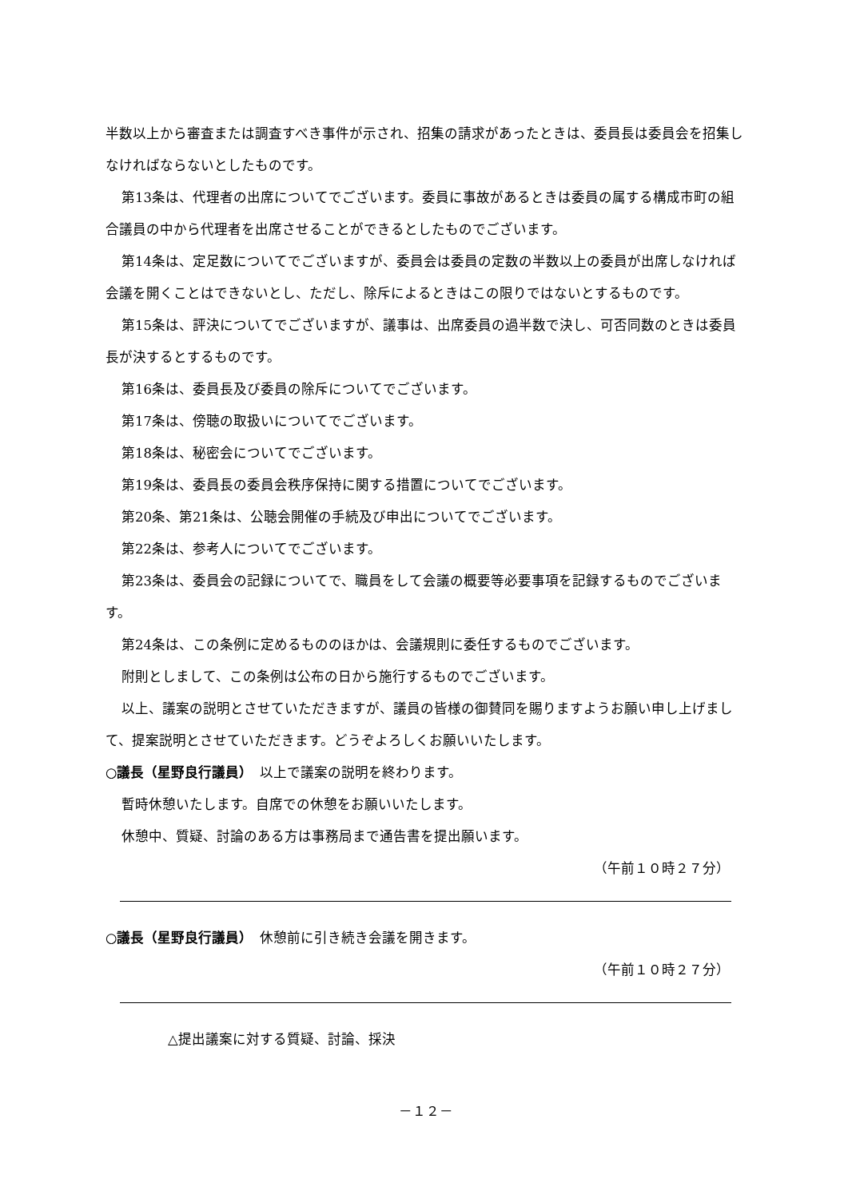半数以上から審査または調査すべき事件が示され、招集の請求があったときは、委員長は委員会を招集しなければならないとしたものです。
第13条は、代理者の出席についてでございます。委員に事故があるときは委員の属する構成市町の組合議員の中から代理者を出席させることができるとしたものでございます。
第14条は、定足数についてでございますが、委員会は委員の定数の半数以上の委員が出席しなければ会議を開くことはできないとし、ただし、除斥によるときはこの限りではないとするものです。
第15条は、評決についてでございますが、議事は、出席委員の過半数で決し、可否同数のときは委員長が決するとするものです。
第16条は、委員長及び委員の除斥についてでございます。
第17条は、傍聴の取扱いについてでございます。
第18条は、秘密会についてでございます。
第19条は、委員長の委員会秩序保持に関する措置についてでございます。
第20条、第21条は、公聴会開催の手続及び申出についてでございます。
第22条は、参考人についてでございます。
第23条は、委員会の記録についてで、職員をして会議の概要等必要事項を記録するものでございます。
第24条は、この条例に定めるもののほかは、会議規則に委任するものでございます。
附則としまして、この条例は公布の日から施行するものでございます。
以上、議案の説明とさせていただきますが、議員の皆様の御賛同を賜りますようお願い申し上げまして、提案説明とさせていただきます。どうぞよろしくお願いいたします。
○議長（星野良行議員）　以上で議案の説明を終わります。
暫時休憩いたします。自席での休憩をお願いいたします。
休憩中、質疑、討論のある方は事務局まで通告書を提出願います。
（午前１０時２７分）
○議長（星野良行議員）　休憩前に引き続き会議を開きます。
（午前１０時２７分）
△提出議案に対する質疑、討論、採決
－１２－